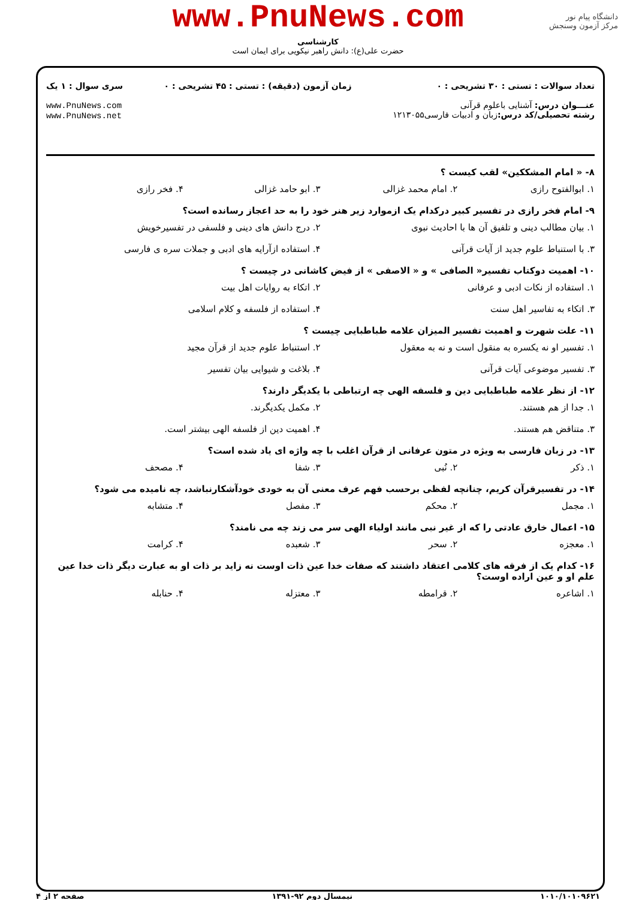www.PnuNews.com
کارشناسی
حضرت علی(ع): دانش راهبر نیکویی برای ایمان است
دانشگاه پیام نور
مرکز آزمون وسنجش
تعداد سوالات : تستی : ۳۰ تشریحی : ۰
عنـــوان درس: آشنایی باعلوم قرآنی
رشته تحصیلی/کد درس: زبان و ادبیات فارسی۱۲۱۳۰۵۵
زمان آزمون (دقیقه) : تستی : ۴۵ تشریحی : ۰
سری سوال : ۱ یک
www.PnuNews.com
www.PnuNews.net
۸- « امام المشککین» لقب کیست ؟
۱. ابوالفتوح رازی ۲. امام محمد غزالی ۳. ابو حامد غزالی ۴. فخر رازی
۹- امام فخر رازی در تفسیر کبیر درکدام یک ازموارد زیر هنر خود را به حد اعجاز رسانده است؟
۱. بیان مطالب دینی و تلفیق آن ها با احادیث نبوی ۲. درج دانش های دینی و فلسفی در تفسیرخویش
۳. با استنباط علوم جدید از آیات قرآنی ۴. استفاده ازآرایه های ادبی و جملات سره ی فارسی
۱۰- اهمیت دوکتاب تفسیر« الصافی » و « الاصفی » از فیض کاشانی در چیست ؟
۱. استفاده از نکات ادبی و عرفانی ۲. اتکاء به روایات اهل بیت
۳. اتکاء به تفاسیر اهل سنت ۴. استفاده از فلسفه و کلام اسلامی
۱۱- علت شهرت و اهمیت تفسیر المیزان علامه طباطبایی چیست ؟
۱. تفسیر او نه یکسره به منقول است و نه به معقول ۲. استنباط علوم جدید از قرآن مجید
۳. تفسیر موضوعی آیات قرآنی ۴. بلاغت و شیوایی بیان تفسیر
۱۲- از نظر علامه طباطبایی دین و فلسفه الهی چه ارتباطی با یکدیگر دارند؟
۱. جدا از هم هستند. ۲. مکمل یکدیگرند.
۳. متناقض هم هستند. ۴. اهمیت دین از فلسفه الهی بیشتر است.
۱۳- در زبان فارسی به ویژه در متون عرفانی از قرآن اغلب با چه واژه ای یاد شده است؟
۱. ذکر ۲. نُبی ۳. شفا ۴. مصحف
۱۴- در تفسیرقرآن کریم، چنانچه لفظی برحسب فهم عرف معنی آن به خودی خودآشکارنباشد، چه نامیده می شود؟
۱. مجمل ۲. محکم ۳. مفصل ۴. متشابه
۱۵- اعمال خارق عادتی را که از غیر نبی مانند اولیاء الهی سر می زند چه می نامند؟
۱. معجزه ۲. سحر ۳. شعبده ۴. کرامت
۱۶- کدام یک از فرقه های کلامی اعتقاد داشتند که صفات خدا عین ذات اوست نه زاید بر ذات او به عبارت دیگر ذات خدا عین علم او و عین اراده اوست؟
۱. اشاعره ۲. قرامطه ۳. معتزله ۴. حنابله
۱۰۱۰/۱۰۱۰۹۶۲۱ نیمسال دوم ۹۲-۱۳۹۱ صفحه ۲ از ۴